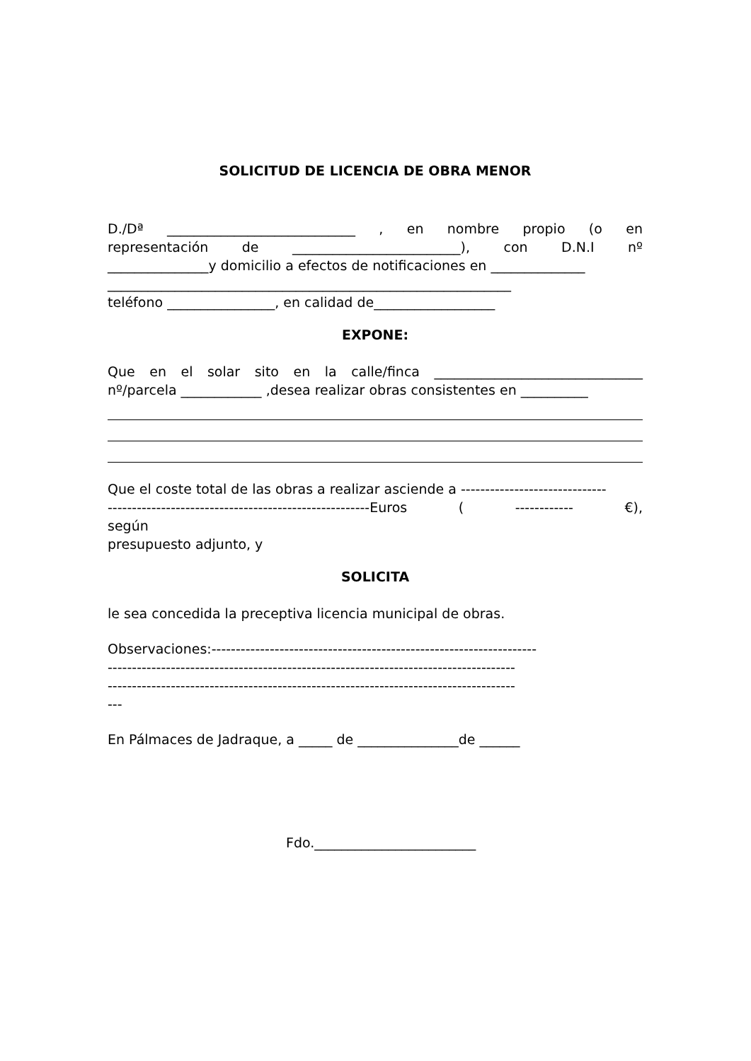SOLICITUD DE LICENCIA DE OBRA MENOR
D./Dª ____________________________ , en nombre propio (o en
representación de _________________________), con D.N.I nº
_______________y domicilio a efectos de notificaciones en ______________
____________________________________________________________
teléfono ________________, en calidad de__________________
EXPONE:
Que en el solar sito en la calle/finca _______________________________
nº/parcela ____________ ,desea realizar obras consistentes en __________
Que el coste total de las obras a realizar asciende a ------------------------------
------------------------------------------------------Euros ( ------------ €),
según
presupuesto adjunto, y
SOLICITA
le sea concedida la preceptiva licencia municipal de obras.
Observaciones:-------------------------------------------------------------------
------------------------------------------------------------------------------------
------------------------------------------------------------------------------------
---
En Pálmaces de Jadraque, a _____ de _______________de ______
Fdo.________________________